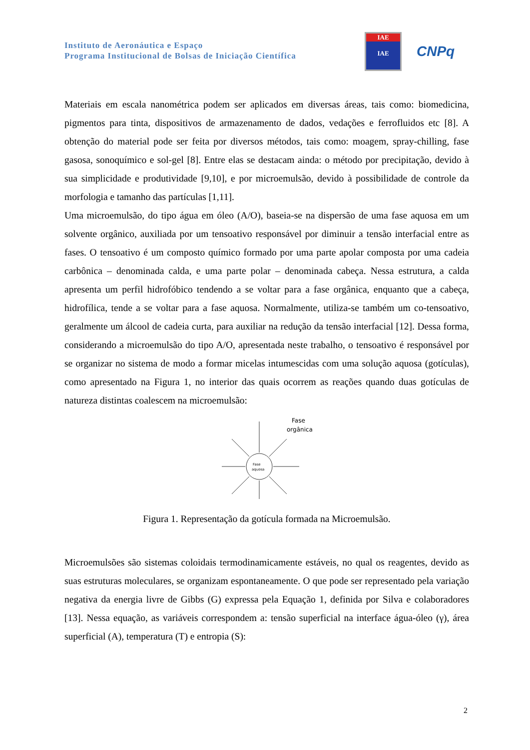Instituto de Aeronáutica e Espaço
Programa Institucional de Bolsas de Iniciação Científica
IAE
IAE
CNPq
Materiais em escala nanométrica podem ser aplicados em diversas áreas, tais como: biomedicina, pigmentos para tinta, dispositivos de armazenamento de dados, vedações e ferrofluidos etc [8]. A obtenção do material pode ser feita por diversos métodos, tais como: moagem, spray-chilling, fase gasosa, sonoquímico e sol-gel [8]. Entre elas se destacam ainda: o método por precipitação, devido à sua simplicidade e produtividade [9,10], e por microemulsão, devido à possibilidade de controle da morfologia e tamanho das partículas [1,11].
Uma microemulsão, do tipo água em óleo (A/O), baseia-se na dispersão de uma fase aquosa em um solvente orgânico, auxiliada por um tensoativo responsável por diminuir a tensão interfacial entre as fases. O tensoativo é um composto químico formado por uma parte apolar composta por uma cadeia carbônica – denominada calda, e uma parte polar – denominada cabeça. Nessa estrutura, a calda apresenta um perfil hidrofóbico tendendo a se voltar para a fase orgânica, enquanto que a cabeça, hidrofílica, tende a se voltar para a fase aquosa. Normalmente, utiliza-se também um co-tensoativo, geralmente um álcool de cadeia curta, para auxiliar na redução da tensão interfacial [12]. Dessa forma, considerando a microemulsão do tipo A/O, apresentada neste trabalho, o tensoativo é responsável por se organizar no sistema de modo a formar micelas intumescidas com uma solução aquosa (gotículas), como apresentado na Figura 1, no interior das quais ocorrem as reações quando duas gotículas de natureza distintas coalescem na microemulsão:
Fase
aquosa
Fase
orgânica
Figura 1. Representação da gotícula formada na Microemulsão.
Microemulsões são sistemas coloidais termodinamicamente estáveis, no qual os reagentes, devido as suas estruturas moleculares, se organizam espontaneamente. O que pode ser representado pela variação negativa da energia livre de Gibbs (G) expressa pela Equação 1, definida por Silva e colaboradores [13]. Nessa equação, as variáveis correspondem a: tensão superficial na interface água-óleo (γ), área superficial (A), temperatura (T) e entropia (S):
2